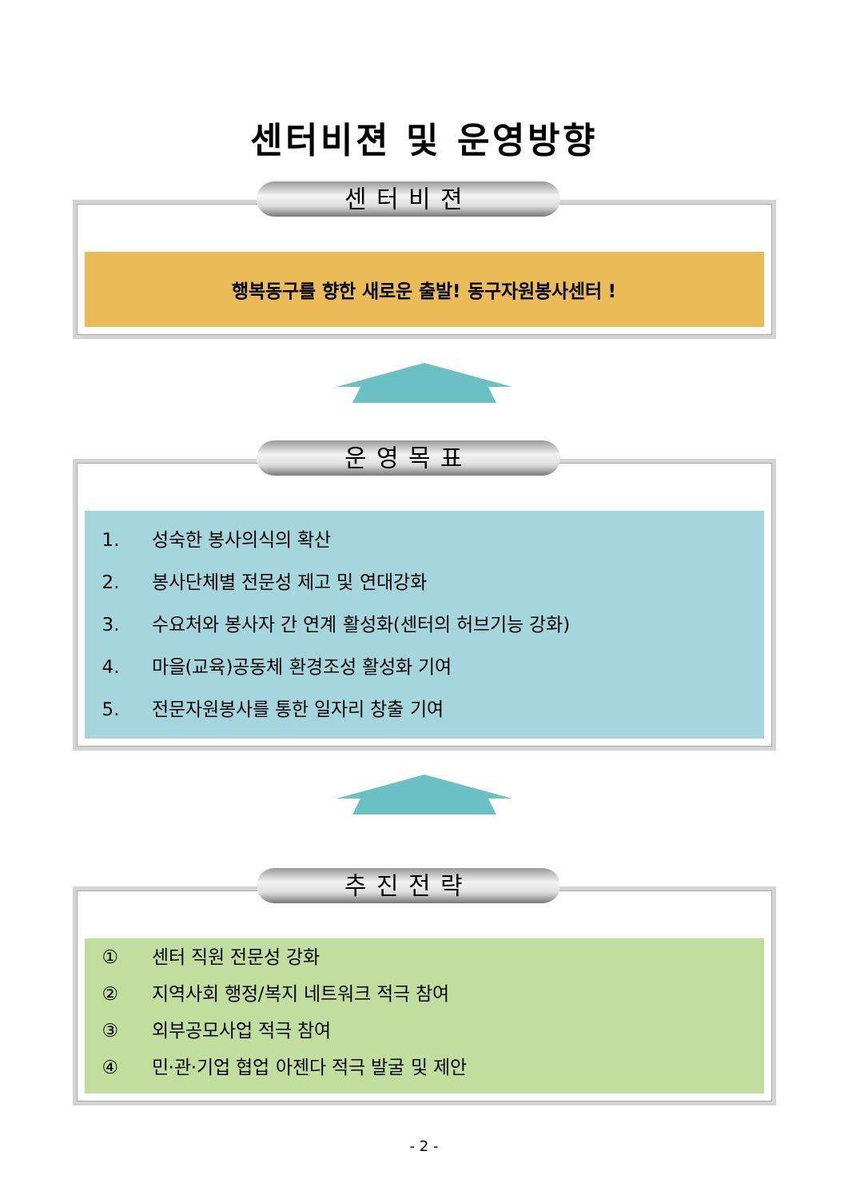센터비젼 및 운영방향
센터비젼
행복동구를 향한 새로운 출발! 동구자원봉사센터 !
운영목표
1. 성숙한 봉사의식의 확산
2. 봉사단체별 전문성 제고 및 연대강화
3. 수요처와 봉사자 간 연계 활성화(센터의 허브기능 강화)
4. 마을(교육)공동체 환경조성 활성화 기여
5. 전문자원봉사를 통한 일자리 창출 기여
추진전략
① 센터 직원 전문성 강화
② 지역사회 행정/복지 네트워크 적극 참여
③ 외부공모사업 적극 참여
④ 민·관·기업 협업 아젠다 적극 발굴 및 제안
- 2 -